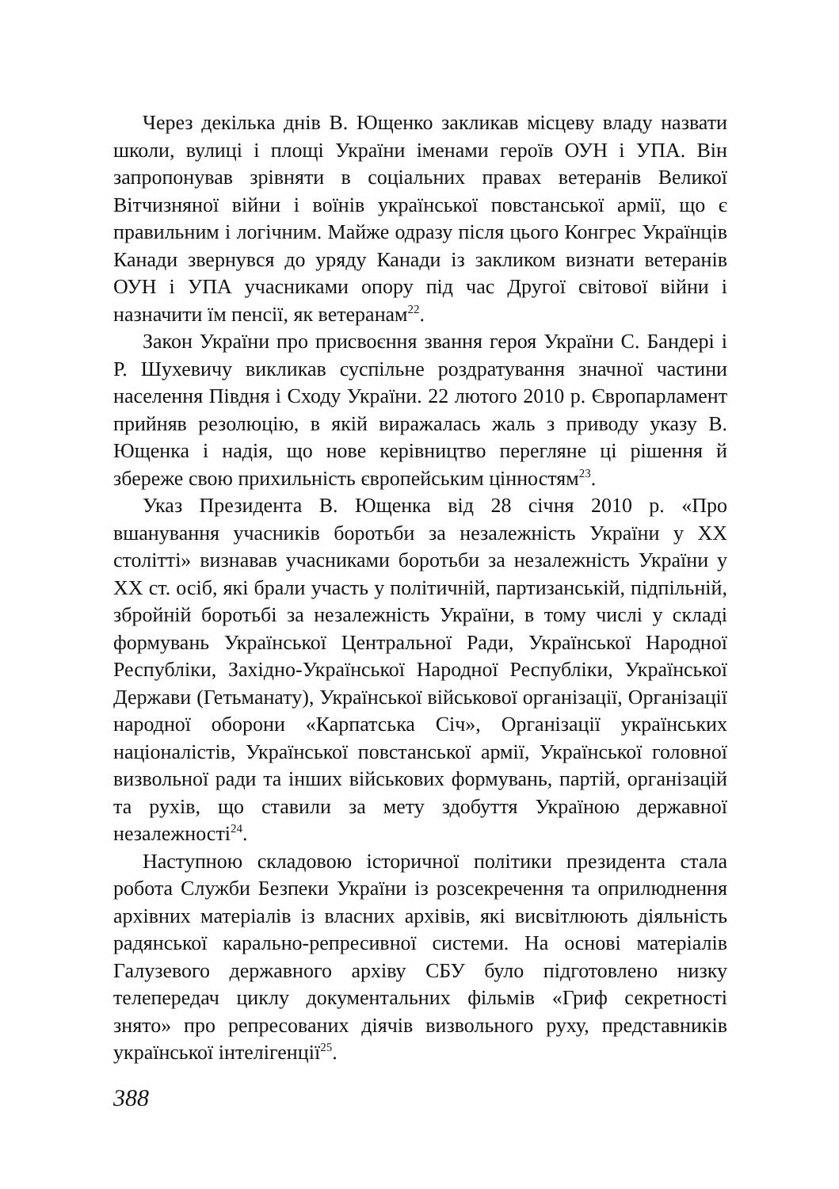Через декілька днів В. Ющенко закликав місцеву владу назвати школи, вулиці і площі України іменами героїв ОУН і УПА. Він запропонував зрівняти в соціальних правах ветеранів Великої Вітчизняної війни і воїнів української повстанської армії, що є правильним і логічним. Майже одразу після цього Конгрес Українців Канади звернувся до уряду Канади із закликом визнати ветеранів ОУН і УПА учасниками опору під час Другої світової війни і назначити їм пенсії, як ветеранам<sup>22</sup>.
Закон України про присвоєння звання героя України С. Бандері і Р. Шухевичу викликав суспільне роздратування значної частини населення Півдня і Сходу України. 22 лютого 2010 р. Європарламент прийняв резолюцію, в якій виражалась жаль з приводу указу В. Ющенка і надія, що нове керівництво перегляне ці рішення й збереже свою прихильність європейським цінностям<sup>23</sup>.
Указ Президента В. Ющенка від 28 січня 2010 р. «Про вшанування учасників боротьби за незалежність України у XX столітті» визнавав учасниками боротьби за незалежність України у XX ст. осіб, які брали участь у політичній, партизанській, підпільній, збройній боротьбі за незалежність України, в тому числі у складі формувань Української Центральної Ради, Української Народної Республіки, Західно-Української Народної Республіки, Української Держави (Гетьманату), Української військової організації, Організації народної оборони «Карпатська Січ», Організації українських націоналістів, Української повстанської армії, Української головної визвольної ради та інших військових формувань, партій, організацій та рухів, що ставили за мету здобуття Україною державної незалежності<sup>24</sup>.
Наступною складовою історичної політики президента стала робота Служби Безпеки України із розсекречення та оприлюднення архівних матеріалів із власних архівів, які висвітлюють діяльність радянської карально-репресивної системи. На основі матеріалів Галузевого державного архіву СБУ було підготовлено низку телепередач циклу документальних фільмів «Гриф секретності знято» про репресованих діячів визвольного руху, представників української інтелігенції<sup>25</sup>.
388